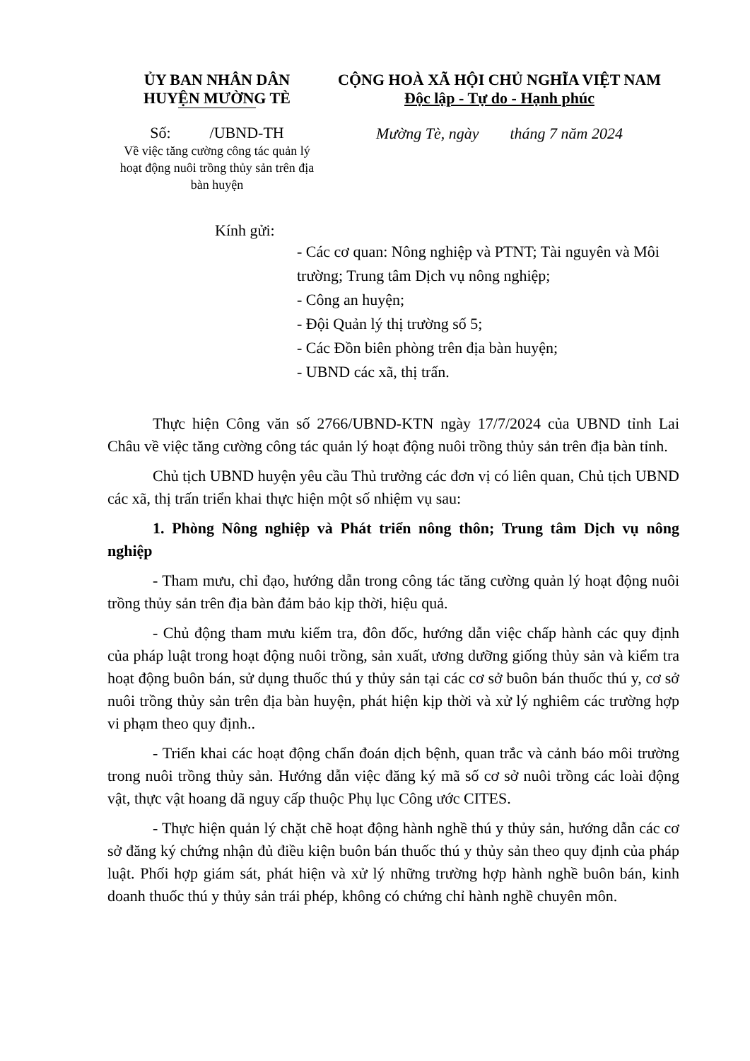ỦY BAN NHÂN DÂN
HUYỆN MƯỜNG TÈ
Số: /UBND-TH
Về việc tăng cường công tác quản lý hoạt động nuôi trồng thủy sản trên địa bàn huyện
CỘNG HOÀ XÃ HỘI CHỦ NGHĨA VIỆT NAM
Độc lập - Tự do - Hạnh phúc
Mường Tè, ngày tháng 7 năm 2024
Kính gửi:
- Các cơ quan: Nông nghiệp và PTNT; Tài nguyên và Môi trường; Trung tâm Dịch vụ nông nghiệp;
- Công an huyện;
- Đội Quản lý thị trường số 5;
- Các Đồn biên phòng trên địa bàn huyện;
- UBND các xã, thị trấn.
Thực hiện Công văn số 2766/UBND-KTN ngày 17/7/2024 của UBND tỉnh Lai Châu về việc tăng cường công tác quản lý hoạt động nuôi trồng thủy sản trên địa bàn tỉnh.
Chủ tịch UBND huyện yêu cầu Thủ trưởng các đơn vị có liên quan, Chủ tịch UBND các xã, thị trấn triển khai thực hiện một số nhiệm vụ sau:
1. Phòng Nông nghiệp và Phát triển nông thôn; Trung tâm Dịch vụ nông nghiệp
- Tham mưu, chỉ đạo, hướng dẫn trong công tác tăng cường quản lý hoạt động nuôi trồng thủy sản trên địa bàn đảm bảo kịp thời, hiệu quả.
- Chủ động tham mưu kiểm tra, đôn đốc, hướng dẫn việc chấp hành các quy định của pháp luật trong hoạt động nuôi trồng, sản xuất, ương dưỡng giống thủy sản và kiểm tra hoạt động buôn bán, sử dụng thuốc thú y thủy sản tại các cơ sở buôn bán thuốc thú y, cơ sở nuôi trồng thủy sản trên địa bàn huyện, phát hiện kịp thời và xử lý nghiêm các trường hợp vi phạm theo quy định..
- Triển khai các hoạt động chẩn đoán dịch bệnh, quan trắc và cảnh báo môi trường trong nuôi trồng thủy sản. Hướng dẫn việc đăng ký mã số cơ sở nuôi trồng các loài động vật, thực vật hoang dã nguy cấp thuộc Phụ lục Công ước CITES.
- Thực hiện quản lý chặt chẽ hoạt động hành nghề thú y thủy sản, hướng dẫn các cơ sở đăng ký chứng nhận đủ điều kiện buôn bán thuốc thú y thủy sản theo quy định của pháp luật. Phối hợp giám sát, phát hiện và xử lý những trường hợp hành nghề buôn bán, kinh doanh thuốc thú y thủy sản trái phép, không có chứng chỉ hành nghề chuyên môn.